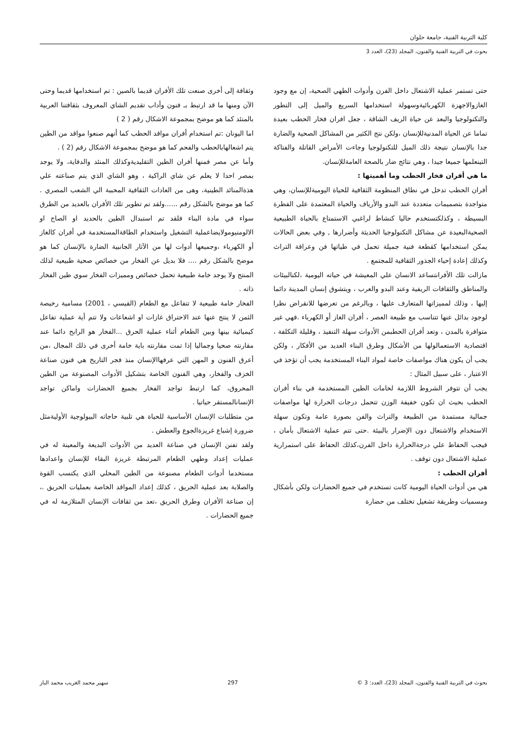كلية التربية الفنية، جامعة حلوان
بحوث في التربية الفنية والفنون، المجلد (23)، العدد 3
حتى تستمر عملية الاشتعال داخل الفرن وأدوات الطهي الصحية، إن مع وجود الغازوالاجهزة الكهربائيةوسهولة استخدامها السريع والميل إلى التطور والتكنولوجيا والبعد عن حياة الريف الشاقة ، جعل افران فخار الحطب بعيدة تماما عن الحياة المدنيةللإنسان ،ولكن نتج الكثير من المشاكل الصحية والضارة جدا بالإنسان نتيجة ذلك الميل للتكنولوجيا وجاءت الأمراض القاتلة والفتاكة التينعلمها جميعا جيدا ، وهي نتائج ضار بالصحة العامةللإنسان.
ما هي أفران فخار الحطب وما أهميتها :
أفران الحطب تدخل في نطاق المنظومة الثقافية للحياة اليوميةللإنسان، وهي متواجدة بتصميمات متعددة عند البدو والأرياف والحياة المعتمدة على الفطرة البسيطة ، وكذلكتستخدم حاليا كنشاط لراغبي الاستمتاع بالحياة الطبيعية الصحيةالبعيدة عن مشاكل التكنولوجيا الحديثة وأضرارها , وفي بعض الحالات يمكن استخدامها كقطعة فنية جميلة تحمل في طياتها فن وعراقة التراث وكذلك إعادة إحياء الجذور الثقافية للمجتمع .
مازالت تلك الأفرانتساعد الانسان علي المعيشة في حياته اليومية ،لكنالبيئات والمناطق والثقافات الريفية وعند البدو والعرب ، ويتشوق إنسان المدينة دائما إليها ، وذلك لمميزاتها المتعارف عليها ، وبالرغم من تعرضها للانقراض نظرا لوجود بدائل عنها تتناسب مع طبيعة العصر ، أفران الغاز أو الكهرباء .فهي غير متوافرة بالمدن ، وتعد أفران الحطبمن الأدوات سهلة التنفيذ ، وقليلة التكلفة ، اقتصادية الاستعمالولها من الأشكال وطرق البناء العديد من الأفكار ، ولكن يجب أن يكون هناك مواصفات خاصة لمواد البناء المستخدمة يجب أن تؤخذ في الاعتبار ، على سبيل المثال :
يجب أن تتوفر الشروط اللازمة لخامات الطين المستخدمة في بناء أفران الحطب بحيث ان تكون خفيفة الوزن تتحمل درجات الحرارة لها مواصفات جمالية مستمدة من الطبيعة والتراث والفن بصورة عامة وتكون سهلة الاستخدام والاشتعال دون الإضرار بالبيئة .حتى تتم عملية الاشتعال بأمان ، فيجب الحفاظ علي درجةالحرارة داخل الفرن،كذلك الحفاظ على استمرارية عملية الاشتعال دون توقف .
أفران الحطب :
هي من أدوات الحياة اليومية كانت تستخدم في جميع الحضارات ولكن بأشكال ومسميات وطريقة تشغيل تختلف من حضارة
وثقافة إلى أخرى صنعت تلك الأفران قديما بالصين : تم استخدامها قديما وحتى الآن ومنها ما قد ارتبط بـ فنون وأداب تقديم الشاي المعروف بثقافتنا العربية بالمنئد كما هو موضح بمجموعة الاشكال رقم ( 2 )
اما اليونان :تم استخدام أفران مواقد الحطب كما أنهم صنعوا مواقد من الطين يتم اشعالهابالحطب والفحم كما هو موضح بمجموعة الاشكال رقم (2 ) .
وأما عن مصر فمنها أفران الطين التقليديةوكذلك المنئد والدفاية، ولا يوجد بمصر احدا لا يعلم عن شاي الراكية ، وهو الشاي الذي يتم صناعته علي هذةالمنائد الطينية، وهى من العادات الثقافية المحببة الي الشعب المصري . كما هو موضح بالشكل رقم ......ولقد تم تطوير تلك الأفران بالعديد من الطرق سواء في مادة البناء فلقد تم استبدال الطين بالحديد او الصاج او الالومنيومولايضاعملية التشغيل واستخدام الطاقةالمستخدمة في أفران كالغاز أو الكهرباء ،وجميعها أدوات لها من الآثار الجانبية الضارة بالإنسان كما هو موضح بالشكل رقم .... فلا بديل عن الفخار من خصائص صحية طبيعية لذلك المنتج ولا يوجد خامة طبيعية تحمل خصائص ومميزات الفخار سوي طين الفخار ذاته .
الفخار خامة طبيعية لا تتفاعل مع الطعام (القيسي ، 2001) مسامية رخيصة الثمن لا ينتج عنها عند الاحتراق غازات او اشعاعات ولا تتم أية عملية تفاعل كيميائية بينها وبين الطعام أثناء عملية الحرق ...الفخار هو الرابح دائما عند مقارنته صحيا وجماليا إذا تمت مقارنته باية خامة أخرى في ذلك المجال ،من أعرق الفنون و المهن التي عرفهاالإنسان منذ فجر التاريخ هي فنون صناعة الخزف والفخار، وهي الفنون الخاصة بتشكيل الأدوات المصنوعة من الطين المحروق، كما ارتبط تواجد الفخار بجميع الحضارات واماكن تواجد الإنسانالمستقر حياتيا .
من متطلبات الإنسان الأساسية للحياة هي تلبية حاجاته البيولوجية الأوليةمثل ضرورة إشباع غريزةالجوع والعطش .
ولقد تفنن الإنسان في صناعة العديد من الأدوات البديعة والمعينة له في عمليات إعداد وطهي الطعام المرتبطة غريزة البقاء للإنسان واعدادها مستخدما أدوات الطعام مصنوعة من الطين المحلي الذي يكتسب القوة والصلابة بعد عملية الحريق ، كذلك إعداد المواقد الخاصة بعمليات الحريق .، إن صناعة الأفران وطرق الحريق ،تعد من ثقافات الإنسان المتلازمة له في جميع الحضارات .
بحوث في التربية الفنية والفنون، المجلد (23)، العدد: 3 © 297 سهير محمد الغريب محمد الباز